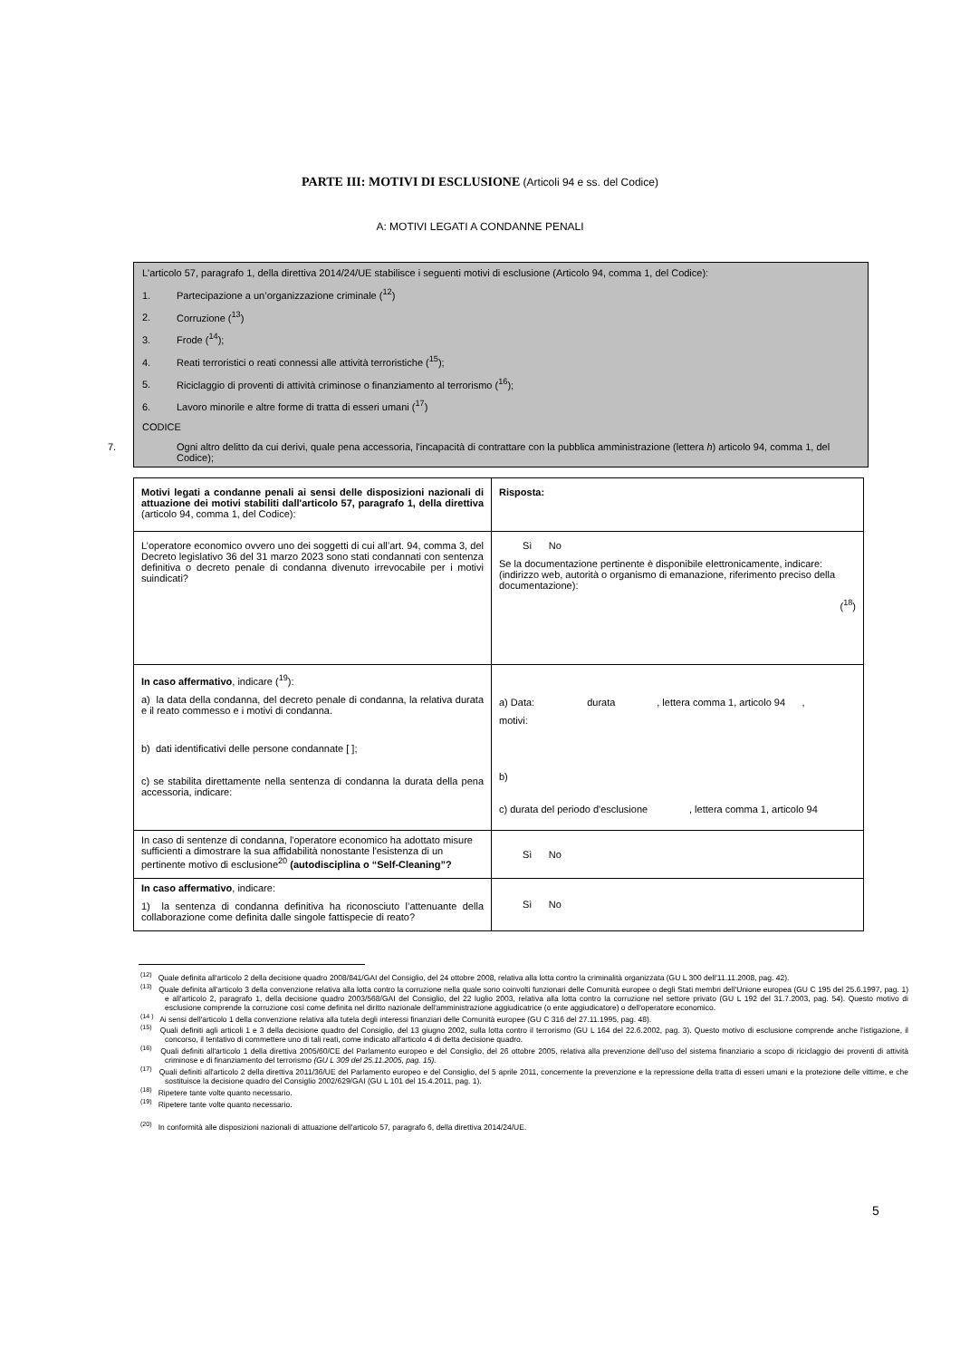PARTE III: MOTIVI DI ESCLUSIONE (Articoli 94 e ss. del Codice)
A: MOTIVI LEGATI A CONDANNE PENALI
L'articolo 57, paragrafo 1, della direttiva 2014/24/UE stabilisce i seguenti motivi di esclusione (Articolo 94, comma 1, del Codice):
1. Partecipazione a un’organizzazione criminale (<sup>12</sup>)
2. Corruzione (<sup>13</sup>)
3. Frode (<sup>14</sup>);
4. Reati terroristici o reati connessi alle attività terroristiche (<sup>15</sup>);
5. Riciclaggio di proventi di attività criminose o finanziamento al terrorismo (<sup>16</sup>);
6. Lavoro minorile e altre forme di tratta di esseri umani (<sup>17</sup>)
CODICE
7. Ogni altro delitto da cui derivi, quale pena accessoria, l'incapacità di contrattare con la pubblica amministrazione (lettera h) articolo 94, comma 1, del Codice);
| Motivi legati a condanne penali ai sensi delle disposizioni nazionali di attuazione dei motivi stabiliti dall'articolo 57, paragrafo 1, della direttiva (articolo 94, comma 1, del Codice): | Risposta: |
| L’operatore economico ovvero uno dei soggetti di cui all’art. 94, comma 3, del Decreto legislativo 36 del 31 marzo 2023 sono stati condannati con sentenza definitiva o decreto penale di condanna divenuto irrevocabile per i motivi suindicati? | Sì No Se la documentazione pertinente è disponibile elettronicamente, indicare: (indirizzo web, autorità o organismo di emanazione, riferimento preciso della documentazione): (<sup>18</sup>) |
| In caso affermativo , indicare (<sup>19</sup>): a) la data della condanna, del decreto penale di condanna, la relativa durata e il reato commesso e i motivi di condanna. b) dati identificativi delle persone condannate [ ]; c) se stabilita direttamente nella sentenza di condanna la durata della pena accessoria, indicare: | a) Data: durata , lettera comma 1, articolo 94 , motivi: b) c) durata del periodo d'esclusione , lettera comma 1, articolo 94 |
| In caso di sentenze di condanna, l'operatore economico ha adottato misure sufficienti a dimostrare la sua affidabilità nonostante l'esistenza di un pertinente motivo di esclusione<sup>20</sup> (autodisciplina o “Self-Cleaning”? | Sì No |
| In caso affermativo , indicare: 1) la sentenza di condanna definitiva ha riconosciuto l’attenuante della collaborazione come definita dalle singole fattispecie di reato? | Sì No |
<sup>(12)</sup> Quale definita all'articolo 2 della decisione quadro 2008/841/GAI del Consiglio, del 24 ottobre 2008, relativa alla lotta contro la criminalità organizzata (GU L 300 dell'11.11.2008, pag. 42).
<sup>(13)</sup> Quale definita all'articolo 3 della convenzione relativa alla lotta contro la corruzione nella quale sono coinvolti funzionari delle Comunità europee o degli Stati membri dell'Unione europea (GU C 195 del 25.6.1997, pag. 1) e all'articolo 2, paragrafo 1, della decisione quadro 2003/568/GAI del Consiglio, del 22 luglio 2003, relativa alla lotta contro la corruzione nel settore privato (GU L 192 del 31.7.2003, pag. 54). Questo motivo di esclusione comprende la corruzione così come definita nel diritto nazionale dell'amministrazione aggiudicatrice (o ente aggiudicatore) o dell'operatore economico.
<sup>(14 )</sup> Ai sensi dell'articolo 1 della convenzione relativa alla tutela degli interessi finanziari delle Comunità europee (GU C 316 del 27.11.1995, pag. 48).
<sup>(15)</sup> Quali definiti agli articoli 1 e 3 della decisione quadro del Consiglio, del 13 giugno 2002, sulla lotta contro il terrorismo (GU L 164 del 22.6.2002, pag. 3). Questo motivo di esclusione comprende anche l'istigazione, il concorso, il tentativo di commettere uno di tali reati, come indicato all'articolo 4 di detta decisione quadro.
<sup>(16)</sup> Quali definiti all'articolo 1 della direttiva 2005/60/CE del Parlamento europeo e del Consiglio, del 26 ottobre 2005, relativa alla prevenzione dell'uso del sistema finanziario a scopo di riciclaggio dei proventi di attività criminose e di finanziamento del terrorismo (GU L 309 del 25.11.2005, pag. 15).
<sup>(17)</sup> Quali definiti all'articolo 2 della direttiva 2011/36/UE del Parlamento europeo e del Consiglio, del 5 aprile 2011, concernente la prevenzione e la repressione della tratta di esseri umani e la protezione delle vittime, e che sostituisce la decisione quadro del Consiglio 2002/629/GAI (GU L 101 del 15.4.2011, pag. 1).
<sup>(18)</sup> Ripetere tante volte quanto necessario.
<sup>(19)</sup> Ripetere tante volte quanto necessario.
<sup>(20)</sup> In conformità alle disposizioni nazionali di attuazione dell'articolo 57, paragrafo 6, della direttiva 2014/24/UE.
5